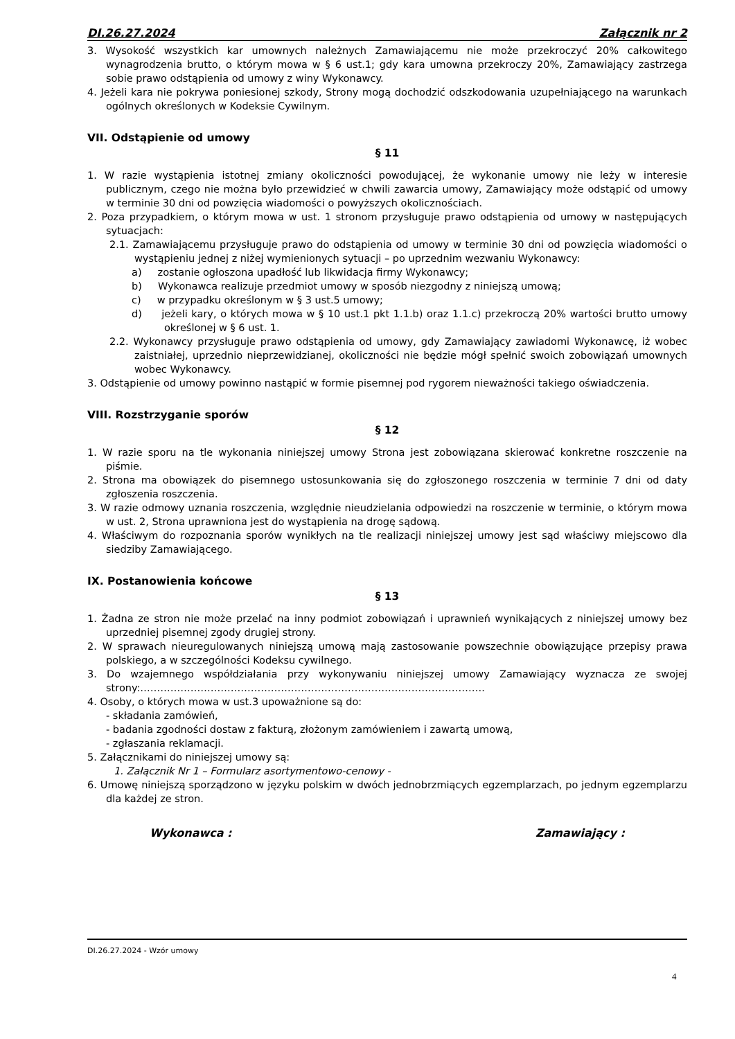DI.26.27.2024 Załącznik nr 2
3. Wysokość wszystkich kar umownych należnych Zamawiającemu nie może przekroczyć 20% całkowitego wynagrodzenia brutto, o którym mowa w § 6 ust.1; gdy kara umowna przekroczy 20%, Zamawiający zastrzega sobie prawo odstąpienia od umowy z winy Wykonawcy.
4. Jeżeli kara nie pokrywa poniesionej szkody, Strony mogą dochodzić odszkodowania uzupełniającego na warunkach ogólnych określonych w Kodeksie Cywilnym.
VII. Odstąpienie od umowy
§ 11
1. W razie wystąpienia istotnej zmiany okoliczności powodującej, że wykonanie umowy nie leży w interesie publicznym, czego nie można było przewidzieć w chwili zawarcia umowy, Zamawiający może odstąpić od umowy w terminie 30 dni od powzięcia wiadomości o powyższych okolicznościach.
2. Poza przypadkiem, o którym mowa w ust. 1 stronom przysługuje prawo odstąpienia od umowy w następujących sytuacjach:
2.1. Zamawiającemu przysługuje prawo do odstąpienia od umowy w terminie 30 dni od powzięcia wiadomości o wystąpieniu jednej z niżej wymienionych sytuacji – po uprzednim wezwaniu Wykonawcy:
a) zostanie ogłoszona upadłość lub likwidacja firmy Wykonawcy;
b) Wykonawca realizuje przedmiot umowy w sposób niezgodny z niniejszą umową;
c) w przypadku określonym w § 3 ust.5 umowy;
d) jeżeli kary, o których mowa w § 10 ust.1 pkt 1.1.b) oraz 1.1.c) przekroczą 20% wartości brutto umowy określonej w § 6 ust. 1.
2.2. Wykonawcy przysługuje prawo odstąpienia od umowy, gdy Zamawiający zawiadomi Wykonawcę, iż wobec zaistniałej, uprzednio nieprzewidzianej, okoliczności nie będzie mógł spełnić swoich zobowiązań umownych wobec Wykonawcy.
3. Odstąpienie od umowy powinno nastąpić w formie pisemnej pod rygorem nieważności takiego oświadczenia.
VIII. Rozstrzyganie sporów
§ 12
1. W razie sporu na tle wykonania niniejszej umowy Strona jest zobowiązana skierować konkretne roszczenie na piśmie.
2. Strona ma obowiązek do pisemnego ustosunkowania się do zgłoszonego roszczenia w terminie 7 dni od daty zgłoszenia roszczenia.
3. W razie odmowy uznania roszczenia, względnie nieudzielania odpowiedzi na roszczenie w terminie, o którym mowa w ust. 2, Strona uprawniona jest do wystąpienia na drogę sądową.
4. Właściwym do rozpoznania sporów wynikłych na tle realizacji niniejszej umowy jest sąd właściwy miejscowo dla siedziby Zamawiającego.
IX. Postanowienia końcowe
§ 13
1. Żadna ze stron nie może przelać na inny podmiot zobowiązań i uprawnień wynikających z niniejszej umowy bez uprzedniej pisemnej zgody drugiej strony.
2. W sprawach nieuregulowanych niniejszą umową mają zastosowanie powszechnie obowiązujące przepisy prawa polskiego, a w szczególności Kodeksu cywilnego.
3. Do wzajemnego współdziałania przy wykonywaniu niniejszej umowy Zamawiający wyznacza ze swojej strony:………………………………………………………………………………………….
4. Osoby, o których mowa w ust.3 upoważnione są do:
- składania zamówień,
- badania zgodności dostaw z fakturą, złożonym zamówieniem i zawartą umową,
- zgłaszania reklamacji.
5. Załącznikami do niniejszej umowy są:
1. Załącznik Nr 1 – Formularz asortymentowo-cenowy -
6. Umowę niniejszą sporządzono w języku polskim w dwóch jednobrzmiących egzemplarzach, po jednym egzemplarzu dla każdej ze stron.
Wykonawca : Zamawiający :
DI.26.27.2024 - Wzór umowy
4